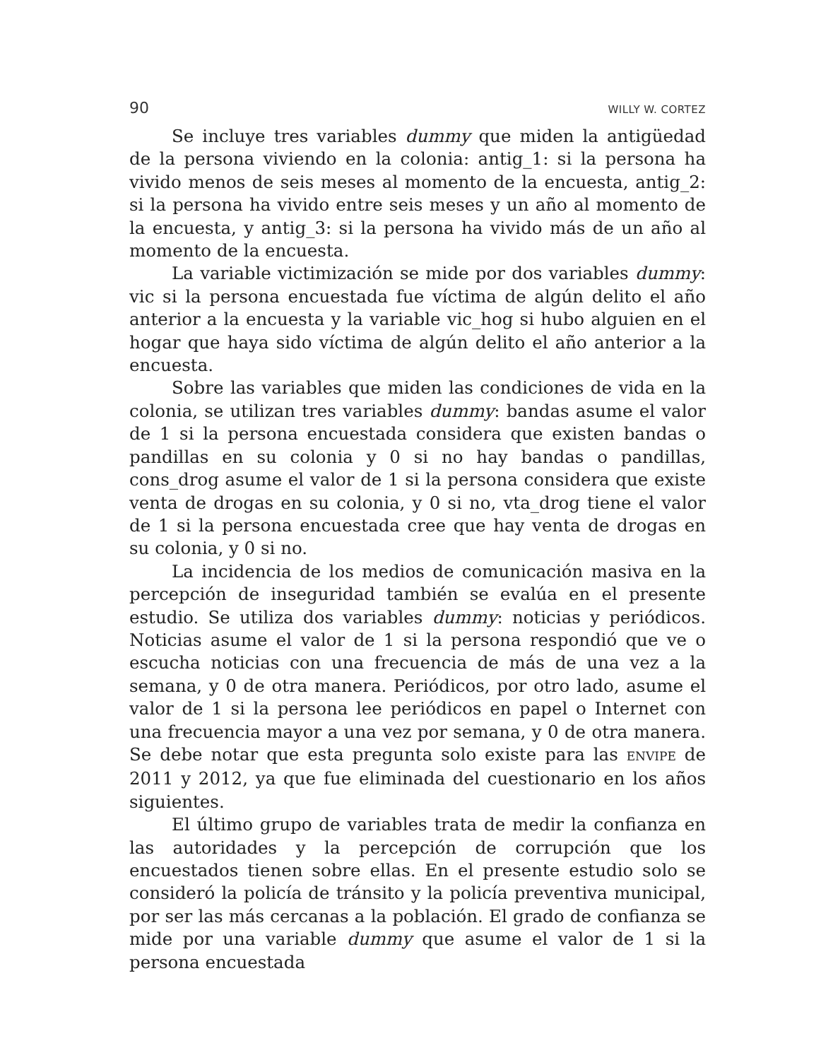90 WILLY W. CORTEZ
Se incluye tres variables dummy que miden la antigüedad de la persona viviendo en la colonia: antig_1: si la persona ha vivido menos de seis meses al momento de la encuesta, antig_2: si la persona ha vivido entre seis meses y un año al momento de la encuesta, y antig_3: si la persona ha vivido más de un año al momento de la encuesta.
La variable victimización se mide por dos variables dummy: vic si la persona encuestada fue víctima de algún delito el año anterior a la encuesta y la variable vic_hog si hubo alguien en el hogar que haya sido víctima de algún delito el año anterior a la encuesta.
Sobre las variables que miden las condiciones de vida en la colonia, se utilizan tres variables dummy: bandas asume el valor de 1 si la persona encuestada considera que existen bandas o pandillas en su colonia y 0 si no hay bandas o pandillas, cons_drog asume el valor de 1 si la persona considera que existe venta de drogas en su colonia, y 0 si no, vta_drog tiene el valor de 1 si la persona encuestada cree que hay venta de drogas en su colonia, y 0 si no.
La incidencia de los medios de comunicación masiva en la percepción de inseguridad también se evalúa en el presente estudio. Se utiliza dos variables dummy: noticias y periódicos. Noticias asume el valor de 1 si la persona respondió que ve o escucha noticias con una frecuencia de más de una vez a la semana, y 0 de otra manera. Periódicos, por otro lado, asume el valor de 1 si la persona lee periódicos en papel o Internet con una frecuencia mayor a una vez por semana, y 0 de otra manera. Se debe notar que esta pregunta solo existe para las ENVIPE de 2011 y 2012, ya que fue eliminada del cuestionario en los años siguientes.
El último grupo de variables trata de medir la confianza en las autoridades y la percepción de corrupción que los encuestados tienen sobre ellas. En el presente estudio solo se consideró la policía de tránsito y la policía preventiva municipal, por ser las más cercanas a la población. El grado de confianza se mide por una variable dummy que asume el valor de 1 si la persona encuestada